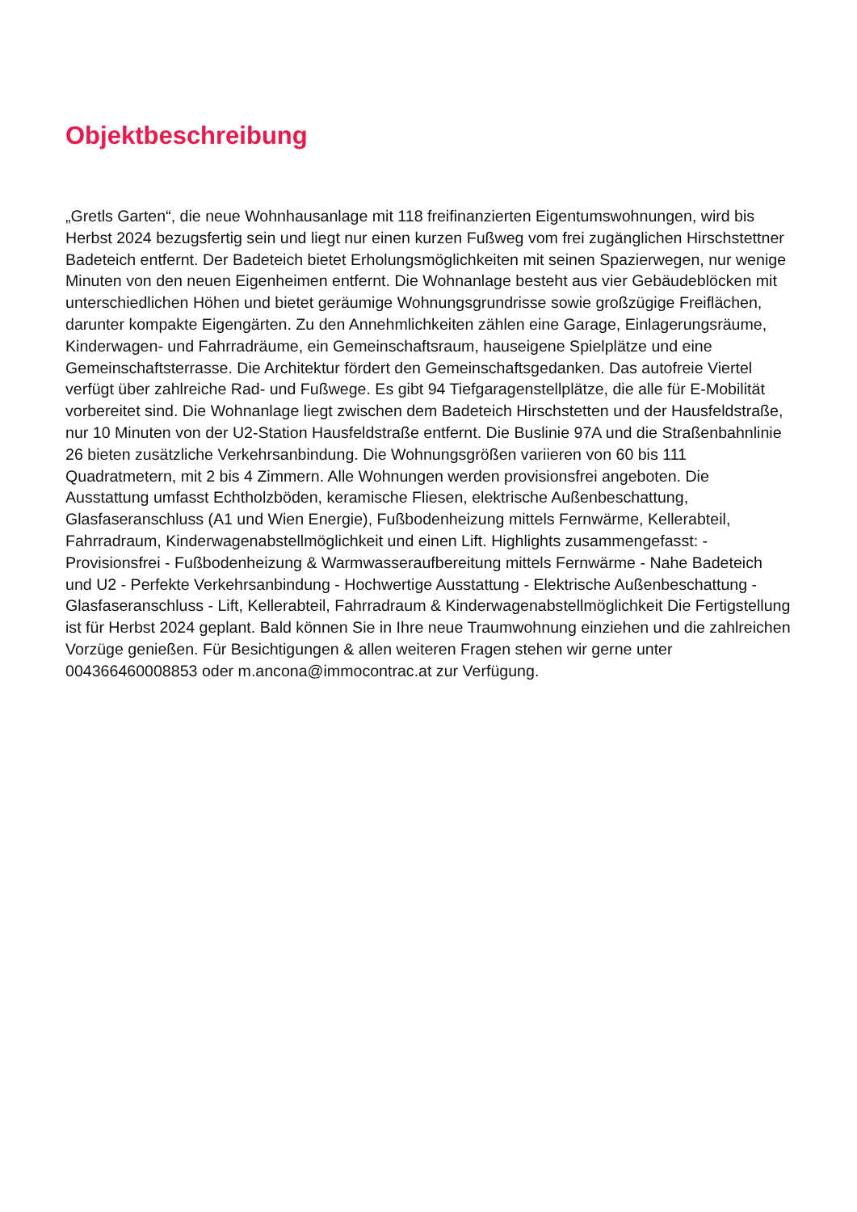Objektbeschreibung
„Gretls Garten“, die neue Wohnhausanlage mit 118 freifinanzierten Eigentumswohnungen, wird bis Herbst 2024 bezugsfertig sein und liegt nur einen kurzen Fußweg vom frei zugänglichen Hirschstettner Badeteich entfernt. Der Badeteich bietet Erholungsmöglichkeiten mit seinen Spazierwegen, nur wenige Minuten von den neuen Eigenheimen entfernt. Die Wohnanlage besteht aus vier Gebäudeblöcken mit unterschiedlichen Höhen und bietet geräumige Wohnungsgrundrisse sowie großzügige Freiflächen, darunter kompakte Eigengärten. Zu den Annehmlichkeiten zählen eine Garage, Einlagerungsräume, Kinderwagen- und Fahrradräume, ein Gemeinschaftsraum, hauseigene Spielplätze und eine Gemeinschaftsterrasse. Die Architektur fördert den Gemeinschaftsgedanken. Das autofreie Viertel verfügt über zahlreiche Rad- und Fußwege. Es gibt 94 Tiefgaragenstellplätze, die alle für E-Mobilität vorbereitet sind. Die Wohnanlage liegt zwischen dem Badeteich Hirschstetten und der Hausfeldstraße, nur 10 Minuten von der U2-Station Hausfeldstraße entfernt. Die Buslinie 97A und die Straßenbahnlinie 26 bieten zusätzliche Verkehrsanbindung. Die Wohnungsgrößen variieren von 60 bis 111 Quadratmetern, mit 2 bis 4 Zimmern. Alle Wohnungen werden provisionsfrei angeboten. Die Ausstattung umfasst Echtholzböden, keramische Fliesen, elektrische Außenbeschattung, Glasfaseranschluss (A1 und Wien Energie), Fußbodenheizung mittels Fernwärme, Kellerabteil, Fahrradraum, Kinderwagenabstellmöglichkeit und einen Lift. Highlights zusammengefasst: - Provisionsfrei - Fußbodenheizung & Warmwasseraufbereitung mittels Fernwärme - Nahe Badeteich und U2 - Perfekte Verkehrsanbindung - Hochwertige Ausstattung - Elektrische Außenbeschattung - Glasfaseranschluss - Lift, Kellerabteil, Fahrradraum & Kinderwagenabstellmöglichkeit Die Fertigstellung ist für Herbst 2024 geplant. Bald können Sie in Ihre neue Traumwohnung einziehen und die zahlreichen Vorzüge genießen. Für Besichtigungen & allen weiteren Fragen stehen wir gerne unter 004366460008853 oder m.ancona@immocontrac.at zur Verfügung.